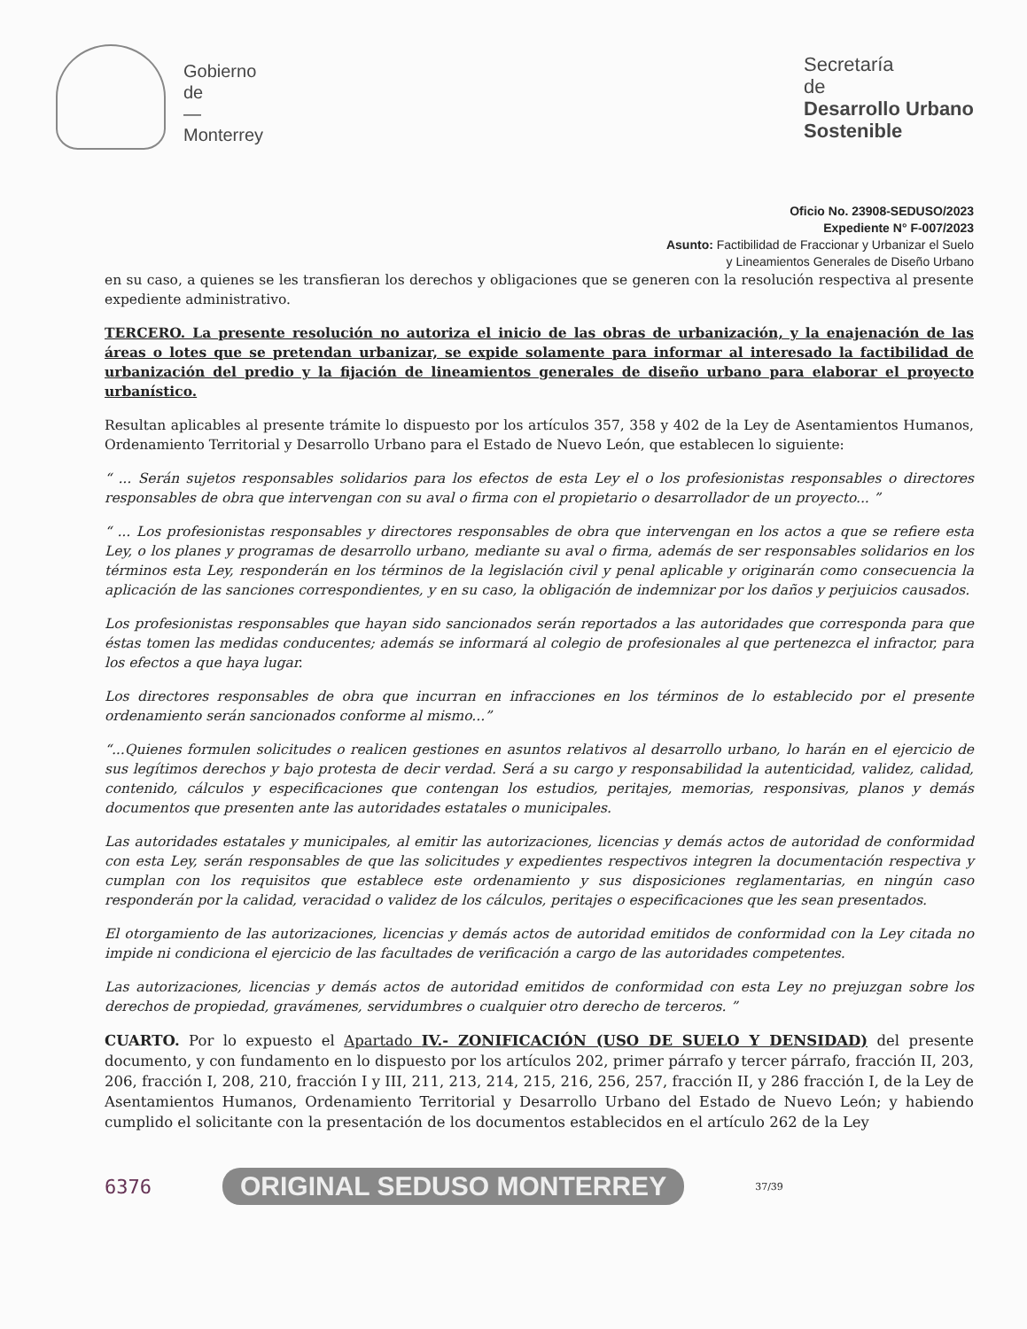Gobierno
de
—
Monterrey
Secretaría
de
Desarrollo Urbano
Sostenible
Oficio No. 23908-SEDUSO/2023
Expediente N° F-007/2023
Asunto: Factibilidad de Fraccionar y Urbanizar el Suelo
y Lineamientos Generales de Diseño Urbano
en su caso, a quienes se les transfieran los derechos y obligaciones que se generen con la resolución respectiva al presente expediente administrativo.
TERCERO. La presente resolución no autoriza el inicio de las obras de urbanización, y la enajenación de las áreas o lotes que se pretendan urbanizar, se expide solamente para informar al interesado la factibilidad de urbanización del predio y la fijación de lineamientos generales de diseño urbano para elaborar el proyecto urbanístico.
Resultan aplicables al presente trámite lo dispuesto por los artículos 357, 358 y 402 de la Ley de Asentamientos Humanos, Ordenamiento Territorial y Desarrollo Urbano para el Estado de Nuevo León, que establecen lo siguiente:
“ ... Serán sujetos responsables solidarios para los efectos de esta Ley el o los profesionistas responsables o directores responsables de obra que intervengan con su aval o firma con el propietario o desarrollador de un proyecto... ”
“ ... Los profesionistas responsables y directores responsables de obra que intervengan en los actos a que se refiere esta Ley, o los planes y programas de desarrollo urbano, mediante su aval o firma, además de ser responsables solidarios en los términos esta Ley, responderán en los términos de la legislación civil y penal aplicable y originarán como consecuencia la aplicación de las sanciones correspondientes, y en su caso, la obligación de indemnizar por los daños y perjuicios causados.
Los profesionistas responsables que hayan sido sancionados serán reportados a las autoridades que corresponda para que éstas tomen las medidas conducentes; además se informará al colegio de profesionales al que pertenezca el infractor, para los efectos a que haya lugar.
Los directores responsables de obra que incurran en infracciones en los términos de lo establecido por el presente ordenamiento serán sancionados conforme al mismo...”
“...Quienes formulen solicitudes o realicen gestiones en asuntos relativos al desarrollo urbano, lo harán en el ejercicio de sus legítimos derechos y bajo protesta de decir verdad. Será a su cargo y responsabilidad la autenticidad, validez, calidad, contenido, cálculos y especificaciones que contengan los estudios, peritajes, memorias, responsivas, planos y demás documentos que presenten ante las autoridades estatales o municipales.
Las autoridades estatales y municipales, al emitir las autorizaciones, licencias y demás actos de autoridad de conformidad con esta Ley, serán responsables de que las solicitudes y expedientes respectivos integren la documentación respectiva y cumplan con los requisitos que establece este ordenamiento y sus disposiciones reglamentarias, en ningún caso responderán por la calidad, veracidad o validez de los cálculos, peritajes o especificaciones que les sean presentados.
El otorgamiento de las autorizaciones, licencias y demás actos de autoridad emitidos de conformidad con la Ley citada no impide ni condiciona el ejercicio de las facultades de verificación a cargo de las autoridades competentes.
Las autorizaciones, licencias y demás actos de autoridad emitidos de conformidad con esta Ley no prejuzgan sobre los derechos de propiedad, gravámenes, servidumbres o cualquier otro derecho de terceros. ”
CUARTO. Por lo expuesto el Apartado IV.- ZONIFICACIÓN (USO DE SUELO Y DENSIDAD) del presente documento, y con fundamento en lo dispuesto por los artículos 202, primer párrafo y tercer párrafo, fracción II, 203, 206, fracción I, 208, 210, fracción I y III, 211, 213, 214, 215, 216, 256, 257, fracción II, y 286 fracción I, de la Ley de Asentamientos Humanos, Ordenamiento Territorial y Desarrollo Urbano del Estado de Nuevo León; y habiendo cumplido el solicitante con la presentación de los documentos establecidos en el artículo 262 de la Ley
6376 ORIGINAL SEDUSO MONTERREY 37/39